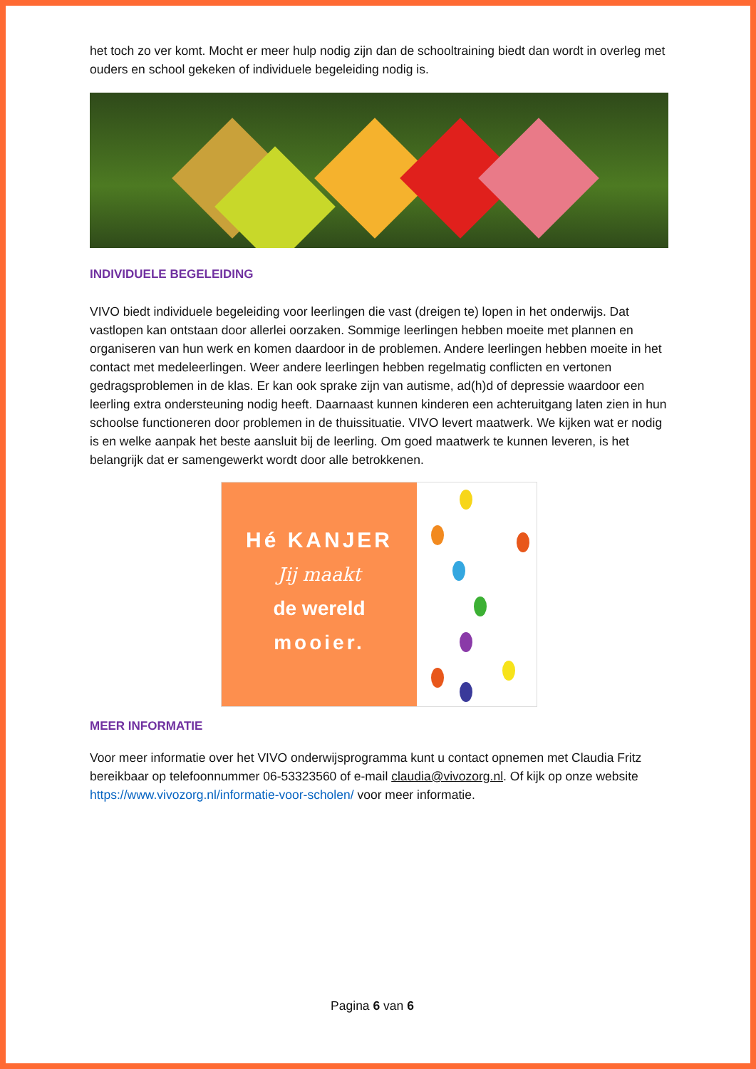het toch zo ver komt. Mocht er meer hulp nodig zijn dan de schooltraining biedt dan wordt in overleg met ouders en school gekeken of individuele begeleiding nodig is.
INDIVIDUELE BEGELEIDING
VIVO biedt individuele begeleiding voor leerlingen die vast (dreigen te) lopen in het onderwijs. Dat vastlopen kan ontstaan door allerlei oorzaken. Sommige leerlingen hebben moeite met plannen en organiseren van hun werk en komen daardoor in de problemen. Andere leerlingen hebben moeite in het contact met medeleerlingen. Weer andere leerlingen hebben regelmatig conflicten en vertonen gedragsproblemen in de klas. Er kan ook sprake zijn van autisme, ad(h)d of depressie waardoor een leerling extra ondersteuning nodig heeft. Daarnaast kunnen kinderen een achteruitgang laten zien in hun schoolse functioneren door problemen in de thuissituatie. VIVO levert maatwerk. We kijken wat er nodig is en welke aanpak het beste aansluit bij de leerling. Om goed maatwerk te kunnen leveren, is het belangrijk dat er samengewerkt wordt door alle betrokkenen.
Hé KANJER
Jij maakt
de wereld
mooier.
MEER INFORMATIE
Voor meer informatie over het VIVO onderwijsprogramma kunt u contact opnemen met Claudia Fritz bereikbaar op telefoonnummer 06-53323560 of e-mail claudia@vivozorg.nl. Of kijk op onze website https://www.vivozorg.nl/informatie-voor-scholen/ voor meer informatie.
Pagina 6 van 6